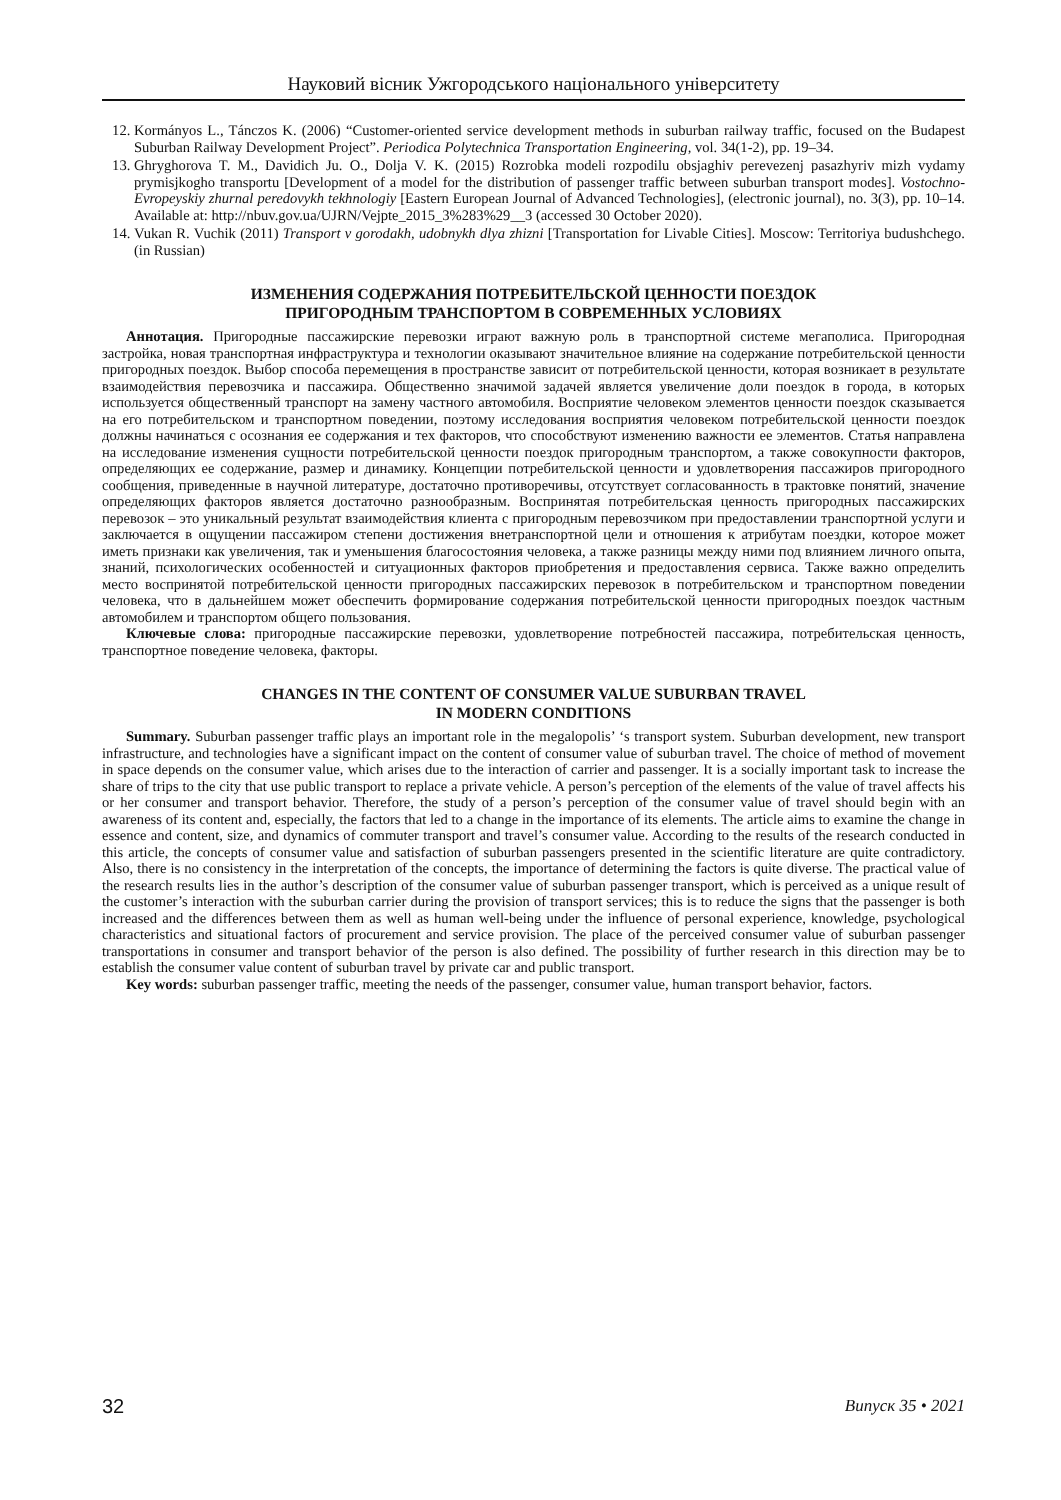Науковий вісник Ужгородського національного університету
12. Kormányos L., Tánczos K. (2006) “Customer-oriented service development methods in suburban railway traffic, focused on the Budapest Suburban Railway Development Project”. Periodica Polytechnica Transportation Engineering, vol. 34(1-2), pp. 19–34.
13. Ghryghorova T. M., Davidich Ju. O., Dolja V. K. (2015) Rozrobka modeli rozpodilu obsjaghiv perevezenj pasazhyriv mizh vydamy prymisjkogho transportu [Development of a model for the distribution of passenger traffic between suburban transport modes]. Vostochno-Evropeyskiy zhurnal peredovykh tekhnologiy [Eastern European Journal of Advanced Technologies], (electronic journal), no. 3(3), pp. 10–14. Available at: http://nbuv.gov.ua/UJRN/Vejpte_2015_3%283%29__3 (accessed 30 October 2020).
14. Vukan R. Vuchik (2011) Transport v gorodakh, udobnykh dlya zhizni [Transportation for Livable Cities]. Moscow: Territoriya budushchego. (in Russian)
ИЗМЕНЕНИЯ СОДЕРЖАНИЯ ПОТРЕБИТЕЛЬСКОЙ ЦЕННОСТИ ПОЕЗДОК
ПРИГОРОДНЫМ ТРАНСПОРТОМ В СОВРЕМЕННЫХ УСЛОВИЯХ
Аннотация. Пригородные пассажирские перевозки играют важную роль в транспортной системе мегаполиса. Пригородная застройка, новая транспортная инфраструктура и технологии оказывают значительное влияние на содержание потребительской ценности пригородных поездок. Выбор способа перемещения в пространстве зависит от потребительской ценности, которая возникает в результате взаимодействия перевозчика и пассажира. Общественно значимой задачей является увеличение доли поездок в города, в которых используется общественный транспорт на замену частного автомобиля. Восприятие человеком элементов ценности поездок сказывается на его потребительском и транспортном поведении, поэтому исследования восприятия человеком потребительской ценности поездок должны начинаться с осознания ее содержания и тех факторов, что способствуют изменению важности ее элементов. Статья направлена на исследование изменения сущности потребительской ценности поездок пригородным транспортом, а также совокупности факторов, определяющих ее содержание, размер и динамику. Концепции потребительской ценности и удовлетворения пассажиров пригородного сообщения, приведенные в научной литературе, достаточно противоречивы, отсутствует согласованность в трактовке понятий, значение определяющих факторов является достаточно разнообразным. Воспринятая потребительская ценность пригородных пассажирских перевозок – это уникальный результат взаимодействия клиента с пригородным перевозчиком при предоставлении транспортной услуги и заключается в ощущении пассажиром степени достижения внетранспортной цели и отношения к атрибутам поездки, которое может иметь признаки как увеличения, так и уменьшения благосостояния человека, а также разницы между ними под влиянием личного опыта, знаний, психологических особенностей и ситуационных факторов приобретения и предоставления сервиса. Также важно определить место воспринятой потребительской ценности пригородных пассажирских перевозок в потребительском и транспортном поведении человека, что в дальнейшем может обеспечить формирование содержания потребительской ценности пригородных поездок частным автомобилем и транспортом общего пользования.
Ключевые слова: пригородные пассажирские перевозки, удовлетворение потребностей пассажира, потребительская ценность, транспортное поведение человека, факторы.
CHANGES IN THE CONTENT OF CONSUMER VALUE SUBURBAN TRAVEL
IN MODERN CONDITIONS
Summary. Suburban passenger traffic plays an important role in the megalopolis’ ‘s transport system. Suburban development, new transport infrastructure, and technologies have a significant impact on the content of consumer value of suburban travel. The choice of method of movement in space depends on the consumer value, which arises due to the interaction of carrier and passenger. It is a socially important task to increase the share of trips to the city that use public transport to replace a private vehicle. A person’s perception of the elements of the value of travel affects his or her consumer and transport behavior. Therefore, the study of a person’s perception of the consumer value of travel should begin with an awareness of its content and, especially, the factors that led to a change in the importance of its elements. The article aims to examine the change in essence and content, size, and dynamics of commuter transport and travel’s consumer value. According to the results of the research conducted in this article, the concepts of consumer value and satisfaction of suburban passengers presented in the scientific literature are quite contradictory. Also, there is no consistency in the interpretation of the concepts, the importance of determining the factors is quite diverse. The practical value of the research results lies in the author’s description of the consumer value of suburban passenger transport, which is perceived as a unique result of the customer’s interaction with the suburban carrier during the provision of transport services; this is to reduce the signs that the passenger is both increased and the differences between them as well as human well-being under the influence of personal experience, knowledge, psychological characteristics and situational factors of procurement and service provision. The place of the perceived consumer value of suburban passenger transportations in consumer and transport behavior of the person is also defined. The possibility of further research in this direction may be to establish the consumer value content of suburban travel by private car and public transport.
Key words: suburban passenger traffic, meeting the needs of the passenger, consumer value, human transport behavior, factors.
32 Випуск 35 • 2021